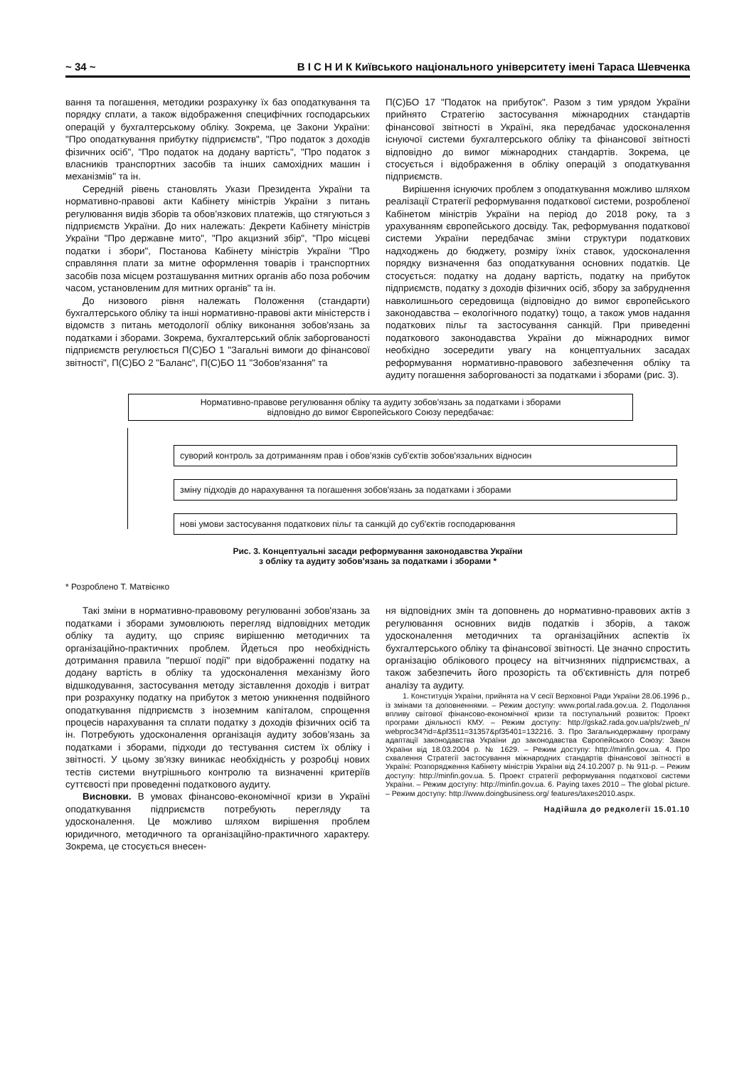~ 34 ~ В І С Н И К Київського національного університету імені Тараса Шевченка
вання та погашення, методики розрахунку їх баз оподатку­вання та порядку сплати, а також відображення специфічних господарських операцій у бухгалтерському обліку. Зокрема, це Закони України: "Про оподаткування прибутку підприємств", "Про податок з доходів фізичних осіб", "Про податок на додану вартість", "Про податок з власників транспортних засобів та інших самохідних машин і механізмів" та ін.
Середній рівень становлять Укази Президента України та нормативно-правові акти Кабінету міністрів України з питань регулювання видів зборів та обов'язкових платежів, що стягуються з підприємств України. До них належать: Декрети Кабінету міністрів України "Про державне мито", "Про акцизний збір", "Про місцеві податки і збори", Постанова Кабінету міністрів України "Про справляння плати за митне оформлення товарів і транспортних засобів поза місцем розташування митних органів або поза робочим часом, установленим для митних органів" та ін.
До низового рівня належать Положення (стандарти) бухгалтерського обліку та інші нормативно-правові акти міністерств і відомств з питань методології обліку виконання зобов'язань за податками і зборами. Зокрема, бухгалтерський облік заборгованості підприємств регулюється П(С)БО 1 "Загальні вимоги до фінансової звітності", П(С)БО 2 "Баланс", П(С)БО 11 "Зобов'язання" та
П(С)БО 17 "Податок на прибуток". Разом з тим урядом України прийнято Стратегію застосування міжнародних стандартів фінансової звітності в Україні, яка передбачає удосконалення існуючої системи бухгалтерського обліку та фінансової звітності відповідно до вимог міжнародних стандартів. Зокрема, це стосується і відображення в обліку операцій з оподаткування підприємств.
Вирішення існуючих проблем з оподаткування можливо шляхом реалізації Стратегії реформування податкової системи, розробленої Кабінетом міністрів України на період до 2018 року, та з урахуванням європейського досвіду. Так, реформування податкової системи України передбачає зміни структури податкових надходжень до бюджету, розміру їхніх ставок, удосконалення порядку визначення баз оподаткування основних податків. Це стосується: податку на додану вартість, податку на прибуток підприємств, податку з доходів фізичних осіб, збору за забруднення навколишнього середовища (відповідно до вимог європейського законодавства – екологічного податку) тощо, а також умов надання податкових пільг та застосування санкцій. При приведенні податкового законодавства України до міжнародних вимог необхідно зосередити увагу на концептуальних засадах реформування нормативно-правового забезпечення обліку та аудиту погашення заборгованості за податками і зборами (рис. 3).
Нормативно-правове регулювання обліку та аудиту зобов'язань за податками і зборами
відповідно до вимог Європейського Союзу передбачає:
суворий контроль за дотриманням прав і обов’язків суб'єктів зобов'язальних відносин
зміну підходів до нарахування та погашення зобов'язань за податками і зборами
нові умови застосування податкових пільг та санкцій до суб'єктів господарювання
Рис. 3. Концептуальні засади реформування законодавства України
з обліку та аудиту зобов'язань за податками і зборами *
* Розроблено Т. Матвієнко
Такі зміни в нормативно-правовому регулюванні зобов'язань за податками і зборами зумовлюють перегляд відповідних методик обліку та аудиту, що сприяє вирішенню методичних та організаційно-практичних проблем. Йдеться про необхідність дотримання правила "першої події" при відображенні податку на додану вартість в обліку та удосконалення механізму його відшкодування, застосування методу зіставлення доходів і витрат при розрахунку податку на прибуток з метою уникнення подвійного оподаткування підприємств з іноземним капіталом, спрощення процесів нарахування та сплати податку з доходів фізичних осіб та ін. Потребують удосконалення організація аудиту зобов'язань за податками і зборами, підходи до тестування систем їх обліку і звітності. У цьому зв'язку виникає необхідність у розробці нових тестів системи внутрішнього контролю та визначенні критеріїв суттєвості при проведенні податкового аудиту.
Висновки. В умовах фінансово-економічної кризи в Україні оподаткування підприємств потребують перегляду та удосконалення. Це можливо шляхом вирішення проблем юридичного, методичного та організаційно-практичного характеру. Зокрема, це стосується внесен-
ня відповідних змін та доповнень до нормативно-правових актів з регулювання основних видів податків і зборів, а також удосконалення методичних та організаційних аспектів їх бухгалтерського обліку та фінансової звітності. Це значно спростить організацію облікового процесу на вітчизняних підприємствах, а також забезпечить його прозорість та об'єктивність для потреб аналізу та аудиту.
1. Конституція України, прийнята на V сесії Верховної Ради України 28.06.1996 р., із змінами та доповненнями. – Режим доступу: www.portal.rada.gov.ua. 2. Подолання впливу світової фінансово-економічної кризи та поступальний розвиток: Проект програми діяльності КМУ. – Режим доступу: http://gska2.rada.gov.ua/pls/zweb_n/ webproc34?id=&pf3511=31357&pf35401=132216. 3. Про Загальнодержавну програму адаптації законодавства України до законодавства Європейського Союзу: Закон України від 18.03.2004 р. № 1629. – Режим доступу: http://minfin.gov.ua. 4. Про схвалення Стратегії застосування міжнародних стандартів фінансової звітності в Україні: Розпорядження Кабінету міністрів України від 24.10.2007 р. № 911-р. – Режим доступу: http://minfin.gov.ua. 5. Проект стратегії реформування податкової системи України. – Режим доступу: http://minfin.gov.ua. 6. Paying taxes 2010 – The global picture. – Режим доступу: http://www.doingbusiness.org/ features/taxes2010.aspx.
Надійшла до редколегії 15.01.10